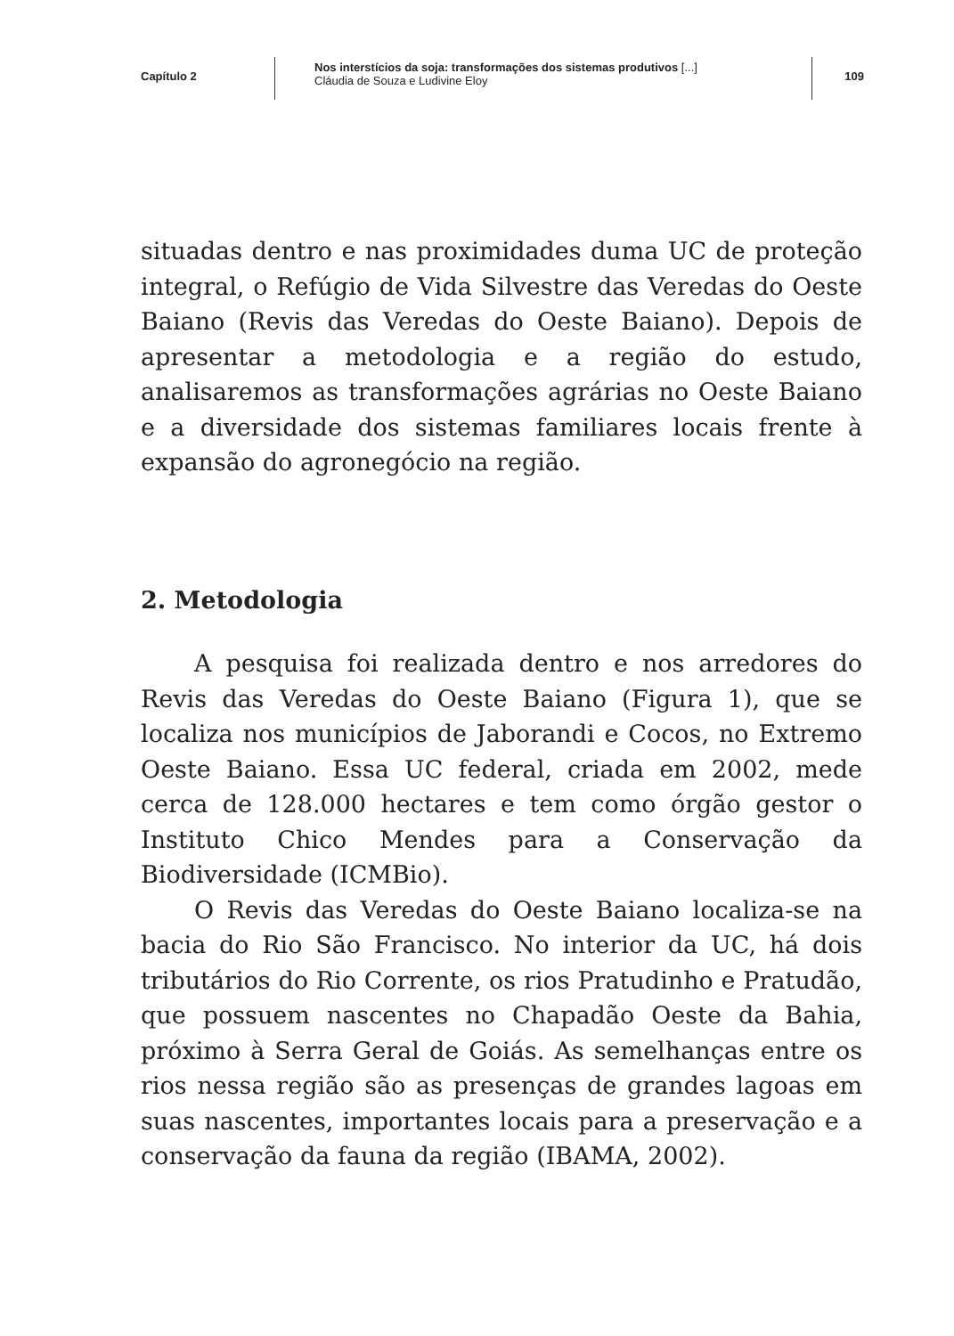Capítulo 2
Nos interstícios da soja: transformações dos sistemas produtivos [...]
Cláudia de Souza e Ludivine Eloy
109
situadas dentro e nas proximidades duma UC de proteção integral, o Refúgio de Vida Silvestre das Veredas do Oeste Baiano (Revis das Veredas do Oeste Baiano). Depois de apresentar a metodologia e a região do estudo, analisaremos as transformações agrárias no Oeste Baiano e a diversidade dos sistemas familiares locais frente à expansão do agronegócio na região.
2. Metodologia
A pesquisa foi realizada dentro e nos arredores do Revis das Veredas do Oeste Baiano (Figura 1), que se localiza nos municípios de Jaborandi e Cocos, no Extremo Oeste Baiano. Essa UC federal, criada em 2002, mede cerca de 128.000 hectares e tem como órgão gestor o Instituto Chico Mendes para a Conservação da Biodiversidade (ICMBio).
O Revis das Veredas do Oeste Baiano localiza-se na bacia do Rio São Francisco. No interior da UC, há dois tributários do Rio Corrente, os rios Pratudinho e Pratudão, que possuem nascentes no Chapadão Oeste da Bahia, próximo à Serra Geral de Goiás. As semelhanças entre os rios nessa região são as presenças de grandes lagoas em suas nascentes, importantes locais para a preservação e a conservação da fauna da região (IBAMA, 2002).